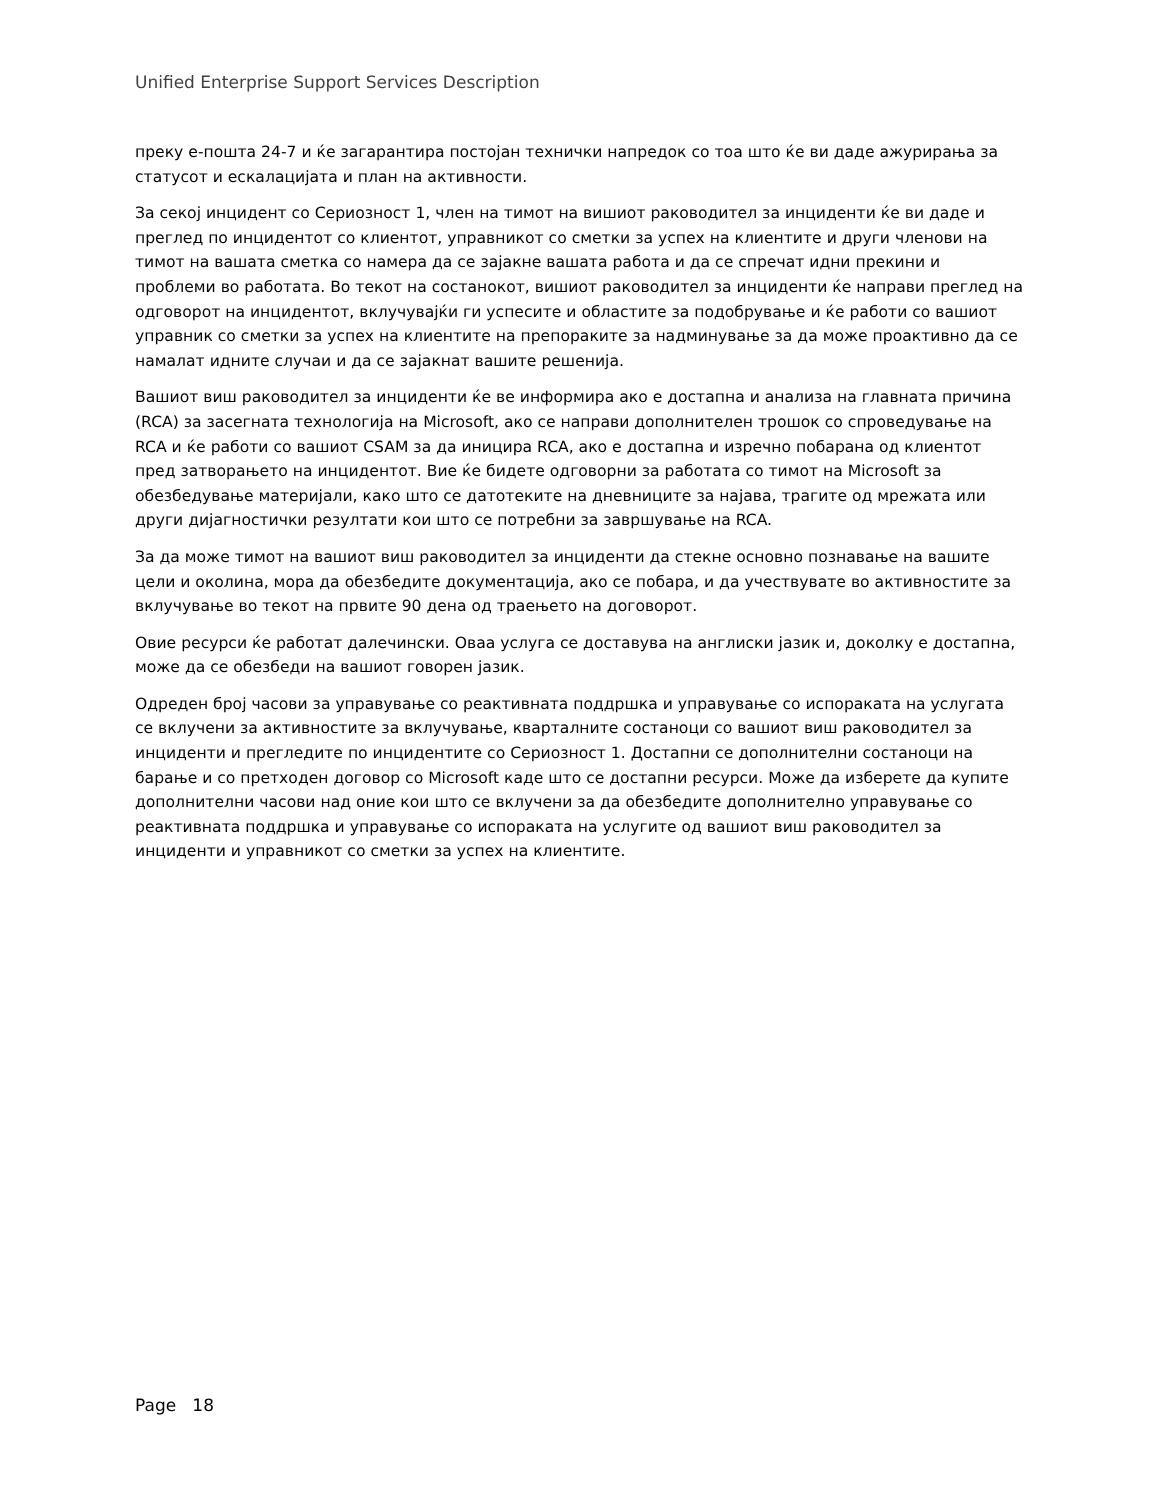Unified Enterprise Support Services Description
преку е-пошта 24-7 и ќе загарантира постојан технички напредок со тоа што ќе ви даде ажурирања за статусот и ескалацијата и план на активности.
За секој инцидент со Сериозност 1, член на тимот на вишиот раководител за инциденти ќе ви даде и преглед по инцидентот со клиентот, управникот со сметки за успех на клиентите и други членови на тимот на вашата сметка со намера да се зајакне вашата работа и да се спречат идни прекини и проблеми во работата. Во текот на состанокот, вишиот раководител за инциденти ќе направи преглед на одговорот на инцидентот, вклучувајќи ги успесите и областите за подобрување и ќе работи со вашиот управник со сметки за успех на клиентите на препораките за надминување за да може проактивно да се намалат идните случаи и да се зајакнат вашите решенија.
Вашиот виш раководител за инциденти ќе ве информира ако е достапна и анализа на главната причина (RCA) за засегната технологија на Microsoft, ако се направи дополнителен трошок со спроведување на RCA и ќе работи со вашиот CSAM за да иницира RCA, ако е достапна и изречно побарана од клиентот пред затворањето на инцидентот. Вие ќе бидете одговорни за работата со тимот на Microsoft за обезбедување материјали, како што се датотеките на дневниците за најава, трагите од мрежата или други дијагностички резултати кои што се потребни за завршување на RCA.
За да може тимот на вашиот виш раководител за инциденти да стекне основно познавање на вашите цели и околина, мора да обезбедите документација, ако се побара, и да учествувате во активностите за вклучување во текот на првите 90 дена од траењето на договорот.
Овие ресурси ќе работат далечински. Оваа услуга се доставува на англиски јазик и, доколку е достапна, може да се обезбеди на вашиот говорен јазик.
Одреден број часови за управување со реактивната поддршка и управување со испораката на услугата се вклучени за активностите за вклучување, кварталните состаноци со вашиот виш раководител за инциденти и прегледите по инцидентите со Сериозност 1. Достапни се дополнителни состаноци на барање и со претходен договор со Microsoft каде што се достапни ресурси. Може да изберете да купите дополнителни часови над оние кои што се вклучени за да обезбедите дополнително управување со реактивната поддршка и управување со испораката на услугите од вашиот виш раководител за инциденти и управникот со сметки за успех на клиентите.
Page 18